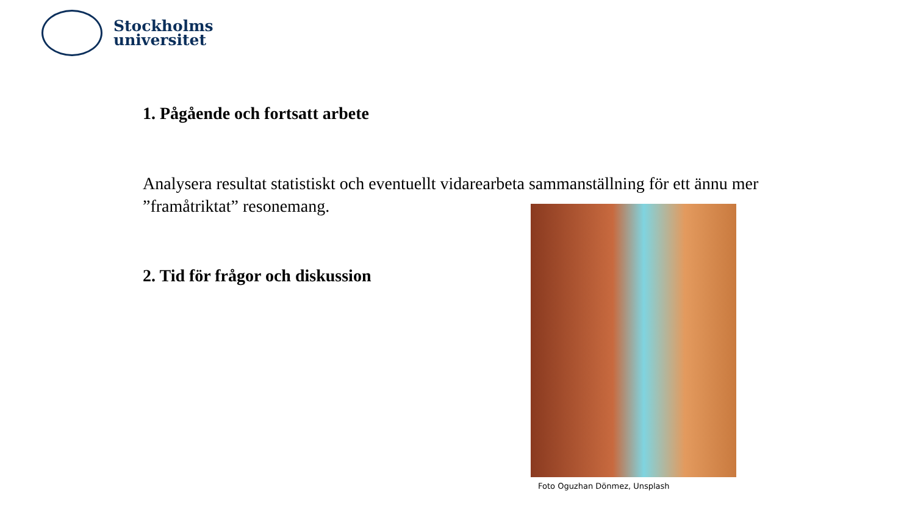Stockholms
universitet
1. Pågående och fortsatt arbete
Analysera resultat statistiskt och eventuellt vidarearbeta sammanställning för ett ännu mer ”framåtriktat” resonemang.
2. Tid för frågor och diskussion
Foto Oguzhan Dönmez, Unsplash